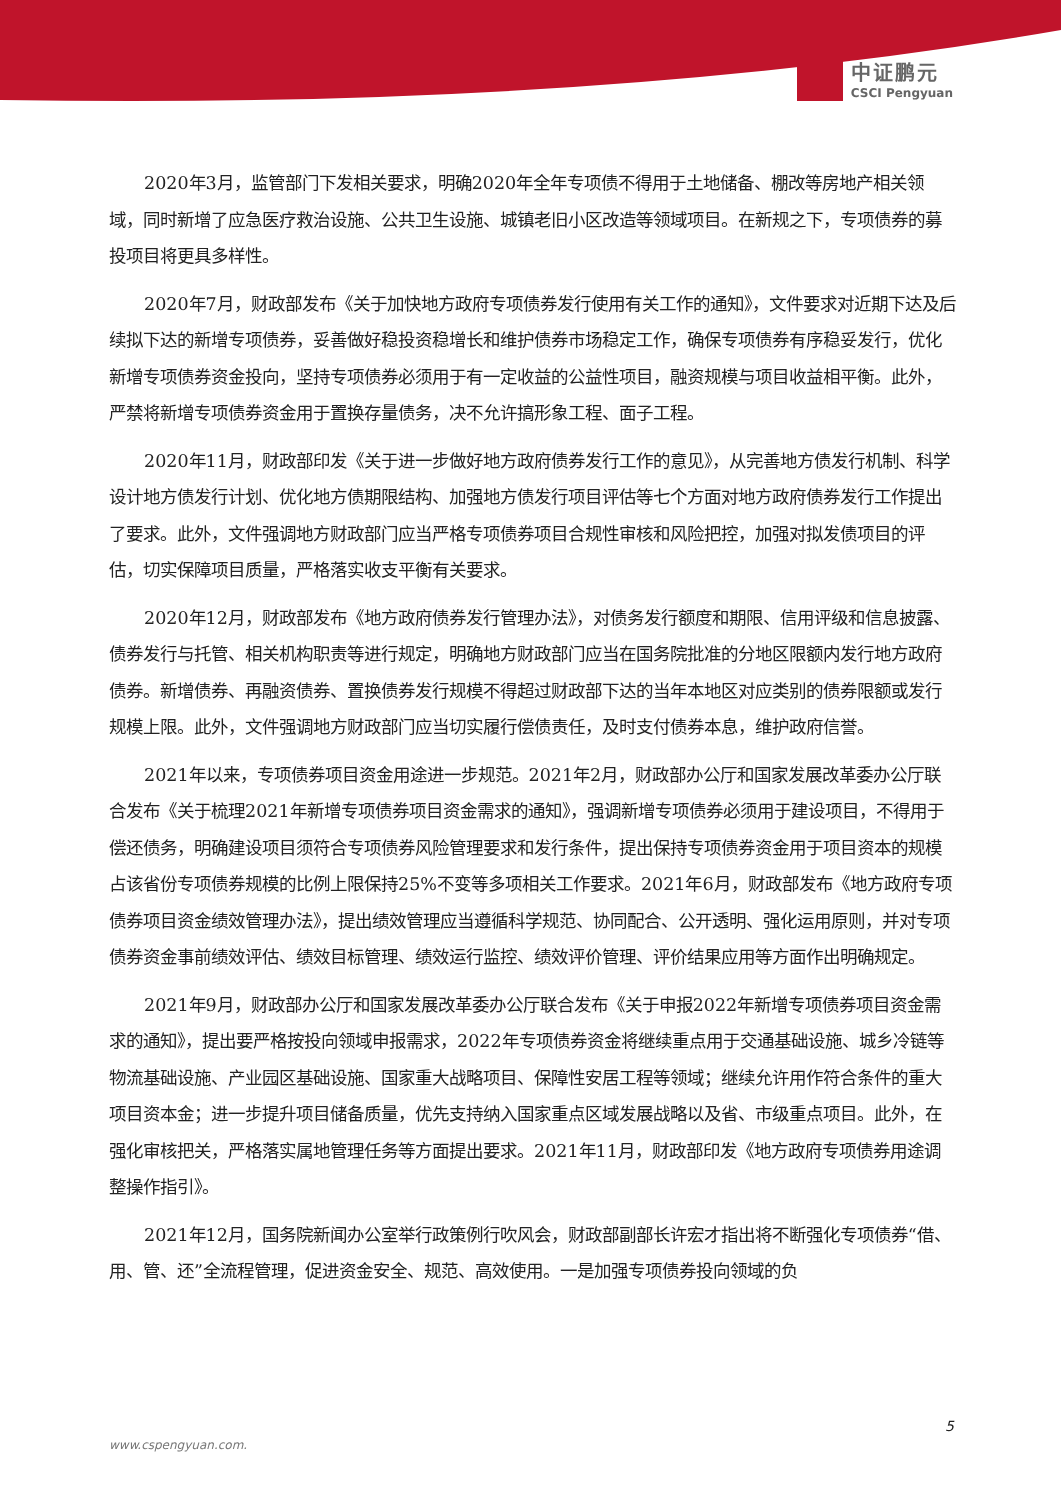中证鹏元
CSCI Pengyuan
2020年3月，监管部门下发相关要求，明确2020年全年专项债不得用于土地储备、棚改等房地产相关领域，同时新增了应急医疗救治设施、公共卫生设施、城镇老旧小区改造等领域项目。在新规之下，专项债券的募投项目将更具多样性。
2020年7月，财政部发布《关于加快地方政府专项债券发行使用有关工作的通知》，文件要求对近期下达及后续拟下达的新增专项债券，妥善做好稳投资稳增长和维护债券市场稳定工作，确保专项债券有序稳妥发行，优化新增专项债券资金投向，坚持专项债券必须用于有一定收益的公益性项目，融资规模与项目收益相平衡。此外，严禁将新增专项债券资金用于置换存量债务，决不允许搞形象工程、面子工程。
2020年11月，财政部印发《关于进一步做好地方政府债券发行工作的意见》，从完善地方债发行机制、科学设计地方债发行计划、优化地方债期限结构、加强地方债发行项目评估等七个方面对地方政府债券发行工作提出了要求。此外，文件强调地方财政部门应当严格专项债券项目合规性审核和风险把控，加强对拟发债项目的评估，切实保障项目质量，严格落实收支平衡有关要求。
2020年12月，财政部发布《地方政府债券发行管理办法》，对债务发行额度和期限、信用评级和信息披露、债券发行与托管、相关机构职责等进行规定，明确地方财政部门应当在国务院批准的分地区限额内发行地方政府债券。新增债券、再融资债券、置换债券发行规模不得超过财政部下达的当年本地区对应类别的债券限额或发行规模上限。此外，文件强调地方财政部门应当切实履行偿债责任，及时支付债券本息，维护政府信誉。
2021年以来，专项债券项目资金用途进一步规范。2021年2月，财政部办公厅和国家发展改革委办公厅联合发布《关于梳理2021年新增专项债券项目资金需求的通知》，强调新增专项债券必须用于建设项目，不得用于偿还债务，明确建设项目须符合专项债券风险管理要求和发行条件，提出保持专项债券资金用于项目资本的规模占该省份专项债券规模的比例上限保持25%不变等多项相关工作要求。2021年6月，财政部发布《地方政府专项债券项目资金绩效管理办法》，提出绩效管理应当遵循科学规范、协同配合、公开透明、强化运用原则，并对专项债券资金事前绩效评估、绩效目标管理、绩效运行监控、绩效评价管理、评价结果应用等方面作出明确规定。
2021年9月，财政部办公厅和国家发展改革委办公厅联合发布《关于申报2022年新增专项债券项目资金需求的通知》，提出要严格按投向领域申报需求，2022年专项债券资金将继续重点用于交通基础设施、城乡冷链等物流基础设施、产业园区基础设施、国家重大战略项目、保障性安居工程等领域；继续允许用作符合条件的重大项目资本金；进一步提升项目储备质量，优先支持纳入国家重点区域发展战略以及省、市级重点项目。此外，在强化审核把关，严格落实属地管理任务等方面提出要求。2021年11月，财政部印发《地方政府专项债券用途调整操作指引》。
2021年12月，国务院新闻办公室举行政策例行吹风会，财政部副部长许宏才指出将不断强化专项债券“借、用、管、还”全流程管理，促进资金安全、规范、高效使用。一是加强专项债券投向领域的负
5
www.cspengyuan.com.